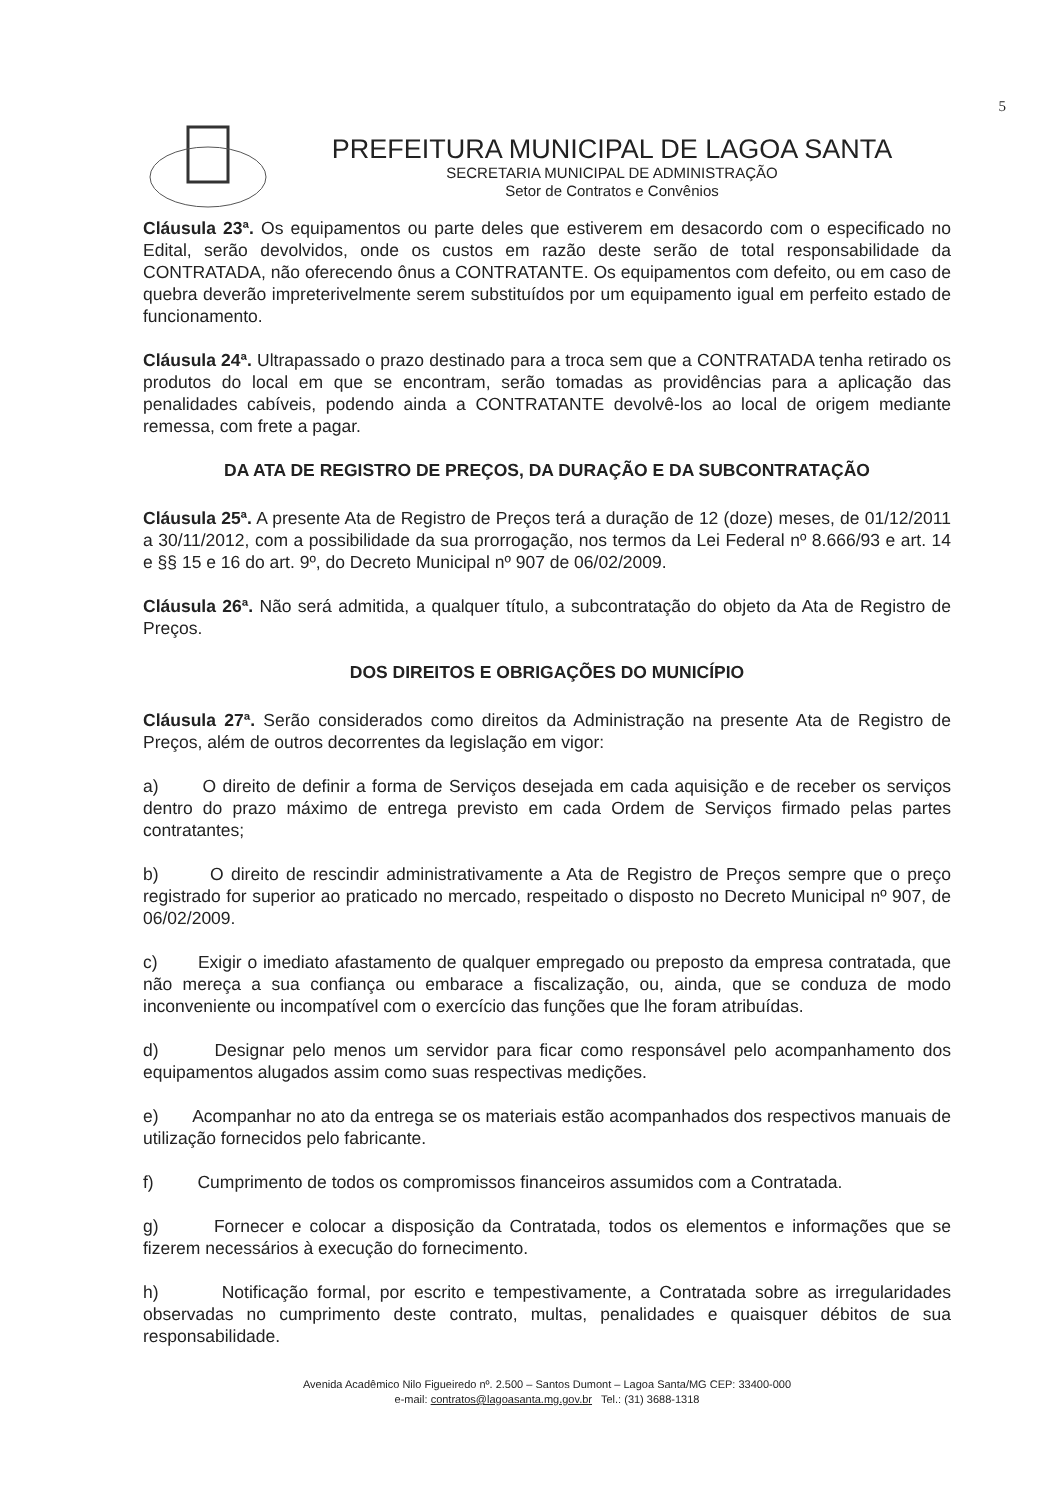5
PREFEITURA MUNICIPAL DE LAGOA SANTA
SECRETARIA MUNICIPAL DE ADMINISTRAÇÃO
Setor de Contratos e Convênios
Cláusula 23ª. Os equipamentos ou parte deles que estiverem em desacordo com o especificado no Edital, serão devolvidos, onde os custos em razão deste serão de total responsabilidade da CONTRATADA, não oferecendo ônus a CONTRATANTE. Os equipamentos com defeito, ou em caso de quebra deverão impreterivelmente serem substituídos por um equipamento igual em perfeito estado de funcionamento.
Cláusula 24ª. Ultrapassado o prazo destinado para a troca sem que a CONTRATADA tenha retirado os produtos do local em que se encontram, serão tomadas as providências para a aplicação das penalidades cabíveis, podendo ainda a CONTRATANTE devolvê-los ao local de origem mediante remessa, com frete a pagar.
DA ATA DE REGISTRO DE PREÇOS, DA DURAÇÃO E DA SUBCONTRATAÇÃO
Cláusula 25ª. A presente Ata de Registro de Preços terá a duração de 12 (doze) meses, de 01/12/2011 a 30/11/2012, com a possibilidade da sua prorrogação, nos termos da Lei Federal nº 8.666/93 e art. 14 e §§ 15 e 16 do art. 9º, do Decreto Municipal nº 907 de 06/02/2009.
Cláusula 26ª. Não será admitida, a qualquer título, a subcontratação do objeto da Ata de Registro de Preços.
DOS DIREITOS E OBRIGAÇÕES DO MUNICÍPIO
Cláusula 27ª. Serão considerados como direitos da Administração na presente Ata de Registro de Preços, além de outros decorrentes da legislação em vigor:
a) O direito de definir a forma de Serviços desejada em cada aquisição e de receber os serviços dentro do prazo máximo de entrega previsto em cada Ordem de Serviços firmado pelas partes contratantes;
b) O direito de rescindir administrativamente a Ata de Registro de Preços sempre que o preço registrado for superior ao praticado no mercado, respeitado o disposto no Decreto Municipal nº 907, de 06/02/2009.
c) Exigir o imediato afastamento de qualquer empregado ou preposto da empresa contratada, que não mereça a sua confiança ou embarace a fiscalização, ou, ainda, que se conduza de modo inconveniente ou incompatível com o exercício das funções que lhe foram atribuídas.
d) Designar pelo menos um servidor para ficar como responsável pelo acompanhamento dos equipamentos alugados assim como suas respectivas medições.
e) Acompanhar no ato da entrega se os materiais estão acompanhados dos respectivos manuais de utilização fornecidos pelo fabricante.
f) Cumprimento de todos os compromissos financeiros assumidos com a Contratada.
g) Fornecer e colocar a disposição da Contratada, todos os elementos e informações que se fizerem necessários à execução do fornecimento.
h) Notificação formal, por escrito e tempestivamente, a Contratada sobre as irregularidades observadas no cumprimento deste contrato, multas, penalidades e quaisquer débitos de sua responsabilidade.
Avenida Acadêmico Nilo Figueiredo nº. 2.500 – Santos Dumont – Lagoa Santa/MG CEP: 33400-000
e-mail: contratos@lagoasanta.mg.gov.br Tel.: (31) 3688-1318